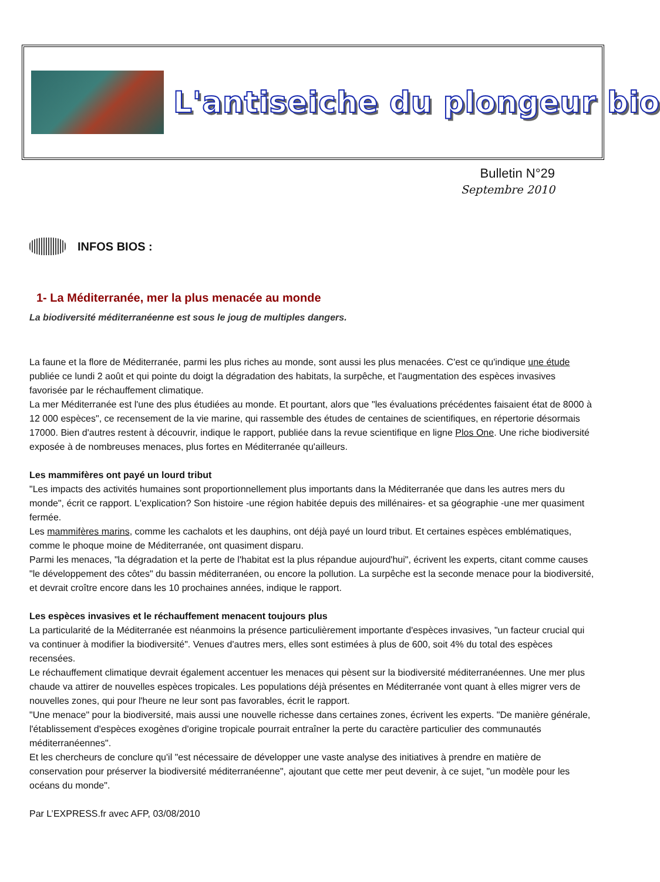L'antiseiche du plongeur bio
Bulletin N°29
Septembre 2010
INFOS BIOS :
1- La Méditerranée, mer la plus menacée au monde
La biodiversité méditerranéenne est sous le joug de multiples dangers.
La faune et la flore de Méditerranée, parmi les plus riches au monde, sont aussi les plus menacées. C'est ce qu'indique une étude publiée ce lundi 2 août et qui pointe du doigt la dégradation des habitats, la surpêche, et l'augmentation des espèces invasives favorisée par le réchauffement climatique.
La mer Méditerranée est l'une des plus étudiées au monde. Et pourtant, alors que "les évaluations précédentes faisaient état de 8000 à 12 000 espèces", ce recensement de la vie marine, qui rassemble des études de centaines de scientifiques, en répertorie désormais 17000. Bien d'autres restent à découvrir, indique le rapport, publiée dans la revue scientifique en ligne Plos One. Une riche biodiversité exposée à de nombreuses menaces, plus fortes en Méditerranée qu'ailleurs.
Les mammifères ont payé un lourd tribut
"Les impacts des activités humaines sont proportionnellement plus importants dans la Méditerranée que dans les autres mers du monde", écrit ce rapport. L'explication? Son histoire -une région habitée depuis des millénaires- et sa géographie -une mer quasiment fermée.
Les mammifères marins, comme les cachalots et les dauphins, ont déjà payé un lourd tribut. Et certaines espèces emblématiques, comme le phoque moine de Méditerranée, ont quasiment disparu.
Parmi les menaces, "la dégradation et la perte de l'habitat est la plus répandue aujourd'hui", écrivent les experts, citant comme causes "le développement des côtes" du bassin méditerranéen, ou encore la pollution. La surpêche est la seconde menace pour la biodiversité, et devrait croître encore dans les 10 prochaines années, indique le rapport.
Les espèces invasives et le réchauffement menacent toujours plus
La particularité de la Méditerranée est néanmoins la présence particulièrement importante d'espèces invasives, "un facteur crucial qui va continuer à modifier la biodiversité". Venues d'autres mers, elles sont estimées à plus de 600, soit 4% du total des espèces recensées.
Le réchauffement climatique devrait également accentuer les menaces qui pèsent sur la biodiversité méditerranéennes. Une mer plus chaude va attirer de nouvelles espèces tropicales. Les populations déjà présentes en Méditerranée vont quant à elles migrer vers de nouvelles zones, qui pour l'heure ne leur sont pas favorables, écrit le rapport.
"Une menace" pour la biodiversité, mais aussi une nouvelle richesse dans certaines zones, écrivent les experts. "De manière générale, l'établissement d'espèces exogènes d'origine tropicale pourrait entraîner la perte du caractère particulier des communautés méditerranéennes".
Et les chercheurs de conclure qu'il "est nécessaire de développer une vaste analyse des initiatives à prendre en matière de conservation pour préserver la biodiversité méditerranéenne", ajoutant que cette mer peut devenir, à ce sujet, "un modèle pour les océans du monde".
Par L’EXPRESS.fr avec AFP, 03/08/2010